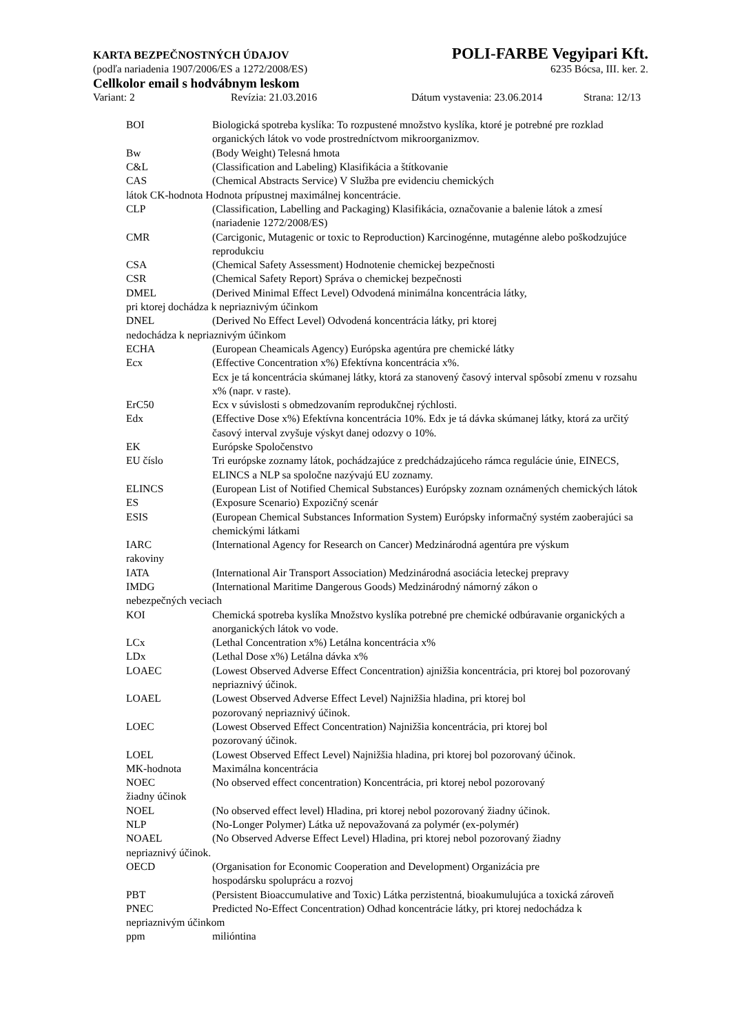KARTA BEZPEČNOSTNÝCH ÚDAJOV POLI-FARBE Vegyipari Kft.
(podľa nariadenia 1907/2006/ES a 1272/2008/ES) 6235 Bócsa, III. ker. 2.
Cellkolor email s hodvábnym leskom
Variant: 2 Revízia: 21.03.2016 Dátum vystavenia: 23.06.2014 Strana: 12/13
BOI Biologická spotreba kyslíka: To rozpustené množstvo kyslíka, ktoré je potrebné pre rozklad organických látok vo vode prostredníctvom mikroorganizmov.
Bw (Body Weight) Telesná hmota
C&L (Classification and Labeling) Klasifikácia a štítkovanie
CAS (Chemical Abstracts Service) V Služba pre evidenciu chemických
látok CK-hodnota Hodnota prípustnej maximálnej koncentrácie.
CLP (Classification, Labelling and Packaging) Klasifikácia, označovanie a balenie látok a zmesí (nariadenie 1272/2008/ES)
CMR (Carcigonic, Mutagenic or toxic to Reproduction) Karcinogénne, mutagénne alebo poškodzujúce reprodukciu
CSA (Chemical Safety Assessment) Hodnotenie chemickej bezpečnosti
CSR (Chemical Safety Report) Správa o chemickej bezpečnosti
DMEL (Derived Minimal Effect Level) Odvodená minimálna koncentrácia látky,
pri ktorej dochádza k nepriaznivým účinkom
DNEL (Derived No Effect Level) Odvodená koncentrácia látky, pri ktorej
nedochádza k nepriaznivým účinkom
ECHA (European Cheamicals Agency) Európska agentúra pre chemické látky
Ecx (Effective Concentration x%) Efektívna koncentrácia x%.
Ecx je tá koncentrácia skúmanej látky, ktorá za stanovený časový interval spôsobí zmenu v rozsahu x% (napr. v raste).
ErC50 Ecx v súvislosti s obmedzovaním reprodukčnej rýchlosti.
Edx (Effective Dose x%) Efektívna koncentrácia 10%. Edx je tá dávka skúmanej látky, ktorá za určitý časový interval zvyšuje výskyt danej odozvy o 10%.
EK Európske Spoločenstvo
EU číslo Tri európske zoznamy látok, pochádzajúce z predchádzajúceho rámca regulácie únie, EINECS, ELINCS a NLP sa spoločne nazývajú EU zoznamy.
ELINCS (European List of Notified Chemical Substances) Európsky zoznam oznámených chemických látok
ES (Exposure Scenario) Expozičný scenár
ESIS (European Chemical Substances Information System) Európsky informačný systém zaoberajúci sa chemickými látkami
IARC (International Agency for Research on Cancer) Medzinárodná agentúra pre výskum
rakoviny
IATA (International Air Transport Association) Medzinárodná asociácia leteckej prepravy
IMDG (International Maritime Dangerous Goods) Medzinárodný námorný zákon o
nebezpečných veciach
KOI Chemická spotreba kyslíka Množstvo kyslíka potrebné pre chemické odbúravanie organických a anorganických látok vo vode.
LCx (Lethal Concentration x%) Letálna koncentrácia x%
LDx (Lethal Dose x%) Letálna dávka x%
LOAEC (Lowest Observed Adverse Effect Concentration) ajnižšia koncentrácia, pri ktorej bol pozorovaný nepriaznivý účinok.
LOAEL (Lowest Observed Adverse Effect Level) Najnižšia hladina, pri ktorej bol
pozorovaný nepriaznivý účinok.
LOEC (Lowest Observed Effect Concentration) Najnižšia koncentrácia, pri ktorej bol
pozorovaný účinok.
LOEL (Lowest Observed Effect Level) Najnižšia hladina, pri ktorej bol pozorovaný účinok.
MK-hodnota Maximálna koncentrácia
NOEC (No observed effect concentration) Koncentrácia, pri ktorej nebol pozorovaný
žiadny účinok
NOEL (No observed effect level) Hladina, pri ktorej nebol pozorovaný žiadny účinok.
NLP (No-Longer Polymer) Látka už nepovažovaná za polymér (ex-polymér)
NOAEL (No Observed Adverse Effect Level) Hladina, pri ktorej nebol pozorovaný žiadny
nepriaznivý účinok.
OECD (Organisation for Economic Cooperation and Development) Organizácia pre
hospodársku spoluprácu a rozvoj
PBT (Persistent Bioaccumulative and Toxic) Látka perzistentná, bioakumulujúca a toxická zároveň
PNEC Predicted No-Effect Concentration) Odhad koncentrácie látky, pri ktorej nedochádza k
nepriaznivým účinkom
ppm milióntina